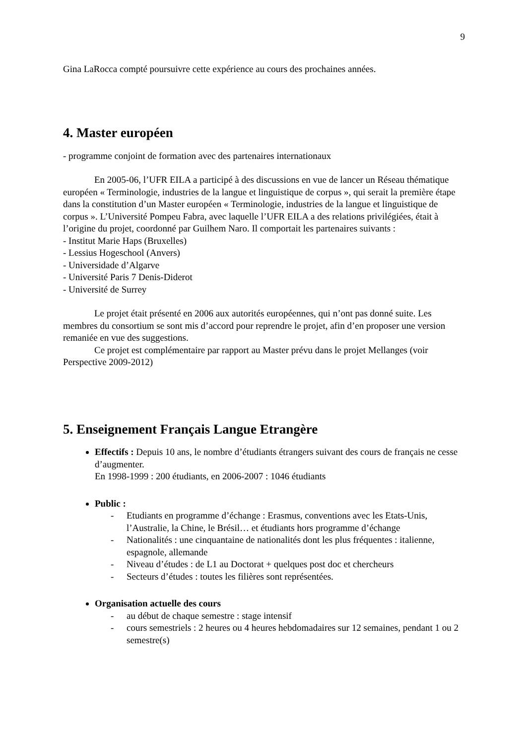9
Gina LaRocca compté poursuivre cette expérience au cours des prochaines années.
4. Master européen
- programme conjoint de formation avec des partenaires internationaux
En 2005-06, l’UFR EILA a participé à des discussions en vue de lancer un Réseau thématique européen « Terminologie, industries de la langue et linguistique de corpus », qui serait la première étape dans la constitution d’un Master européen « Terminologie, industries de la langue et linguistique de corpus ». L’Université Pompeu Fabra, avec laquelle l’UFR EILA a des relations privilégiées, était à l’origine du projet, coordonné par Guilhem Naro. Il comportait les partenaires suivants :
- Institut Marie Haps (Bruxelles)
- Lessius Hogeschool (Anvers)
- Universidade d’Algarve
- Université Paris 7 Denis-Diderot
- Université de Surrey
Le projet était présenté en 2006 aux autorités européennes, qui n’ont pas donné suite. Les membres du consortium se sont mis d’accord pour reprendre le projet, afin d’en proposer une version remaniée en vue des suggestions.
Ce projet est complémentaire par rapport au Master prévu dans le projet Mellanges (voir Perspective 2009-2012)
5. Enseignement Français Langue Etrangère
Effectifs : Depuis 10 ans, le nombre d’étudiants étrangers suivant des cours de français ne cesse d’augmenter.
En 1998-1999 : 200 étudiants, en 2006-2007 : 1046 étudiants
Public :
- Etudiants en programme d’échange : Erasmus, conventions avec les Etats-Unis, l’Australie, la Chine, le Brésil… et étudiants hors programme d’échange
- Nationalités : une cinquantaine de nationalités dont les plus fréquentes : italienne, espagnole, allemande
- Niveau d’études : de L1 au Doctorat + quelques post doc et chercheurs
- Secteurs d’études : toutes les filières sont représentées.
Organisation actuelle des cours
- au début de chaque semestre : stage intensif
- cours semestriels : 2 heures ou 4 heures hebdomadaires sur 12 semaines, pendant 1 ou 2 semestre(s)